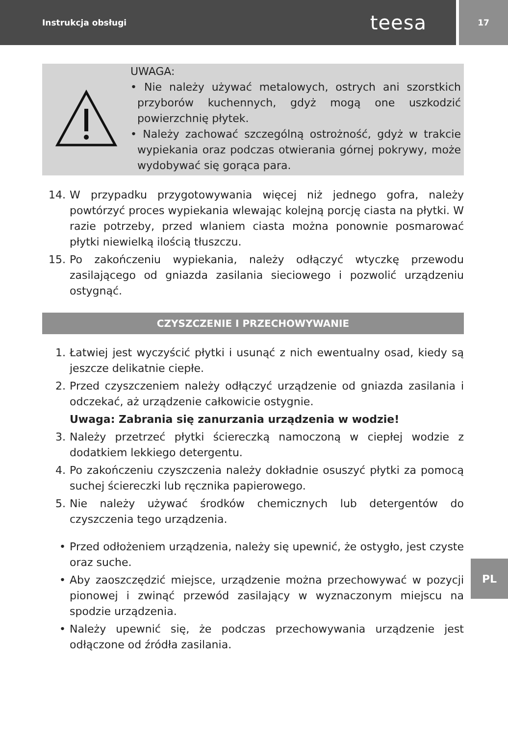Instrukcja obsługi teesa
17
UWAGA:
• Nie należy używać metalowych, ostrych ani szorstkich przyborów kuchennych, gdyż mogą one uszkodzić powierzchnię płytek.
• Należy zachować szczególną ostrożność, gdyż w trakcie wypiekania oraz podczas otwierania górnej pokrywy, może wydobywać się gorąca para.
14. W przypadku przygotowywania więcej niż jednego gofra, należy powtórzyć proces wypiekania wlewając kolejną porcję ciasta na płytki. W razie potrzeby, przed wlaniem ciasta można ponownie posmarować płytki niewielką ilością tłuszczu.
15. Po zakończeniu wypiekania, należy odłączyć wtyczkę przewodu zasilającego od gniazda zasilania sieciowego i pozwolić urządzeniu ostygnąć.
CZYSZCZENIE I PRZECHOWYWANIE
1. Łatwiej jest wyczyścić płytki i usunąć z nich ewentualny osad, kiedy są jeszcze delikatnie ciepłe.
2. Przed czyszczeniem należy odłączyć urządzenie od gniazda zasilania i odczekać, aż urządzenie całkowicie ostygnie.
Uwaga: Zabrania się zanurzania urządzenia w wodzie!
3. Należy przetrzeć płytki ściereczką namoczoną w ciepłej wodzie z dodatkiem lekkiego detergentu.
4. Po zakończeniu czyszczenia należy dokładnie osuszyć płytki za pomocą suchej ściereczki lub ręcznika papierowego.
5. Nie należy używać środków chemicznych lub detergentów do czyszczenia tego urządzenia.
• Przed odłożeniem urządzenia, należy się upewnić, że ostygło, jest czyste oraz suche.
• Aby zaoszczędzić miejsce, urządzenie można przechowywać w pozycji pionowej i zwinąć przewód zasilający w wyznaczonym miejscu na spodzie urządzenia.
• Należy upewnić się, że podczas przechowywania urządzenie jest odłączone od źródła zasilania.
PL